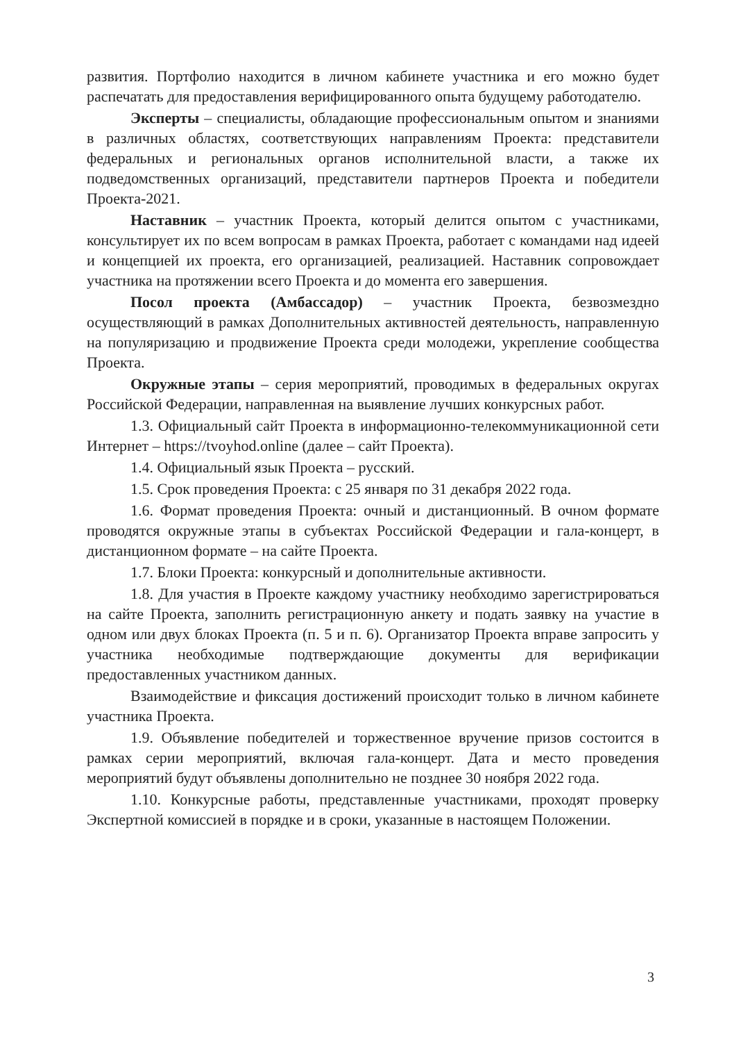развития. Портфолио находится в личном кабинете участника и его можно будет распечатать для предоставления верифицированного опыта будущему работодателю.
Эксперты – специалисты, обладающие профессиональным опытом и знаниями в различных областях, соответствующих направлениям Проекта: представители федеральных и региональных органов исполнительной власти, а также их подведомственных организаций, представители партнеров Проекта и победители Проекта-2021.
Наставник – участник Проекта, который делится опытом с участниками, консультирует их по всем вопросам в рамках Проекта, работает с командами над идеей и концепцией их проекта, его организацией, реализацией. Наставник сопровождает участника на протяжении всего Проекта и до момента его завершения.
Посол проекта (Амбассадор) – участник Проекта, безвозмездно осуществляющий в рамках Дополнительных активностей деятельность, направленную на популяризацию и продвижение Проекта среди молодежи, укрепление сообщества Проекта.
Окружные этапы – серия мероприятий, проводимых в федеральных округах Российской Федерации, направленная на выявление лучших конкурсных работ.
1.3. Официальный сайт Проекта в информационно-телекоммуникационной сети Интернет – https://tvoyhod.online (далее – сайт Проекта).
1.4. Официальный язык Проекта – русский.
1.5. Срок проведения Проекта: с 25 января по 31 декабря 2022 года.
1.6. Формат проведения Проекта: очный и дистанционный. В очном формате проводятся окружные этапы в субъектах Российской Федерации и гала-концерт, в дистанционном формате – на сайте Проекта.
1.7. Блоки Проекта: конкурсный и дополнительные активности.
1.8. Для участия в Проекте каждому участнику необходимо зарегистрироваться на сайте Проекта, заполнить регистрационную анкету и подать заявку на участие в одном или двух блоках Проекта (п. 5 и п. 6). Организатор Проекта вправе запросить у участника необходимые подтверждающие документы для верификации предоставленных участником данных.
Взаимодействие и фиксация достижений происходит только в личном кабинете участника Проекта.
1.9. Объявление победителей и торжественное вручение призов состоится в рамках серии мероприятий, включая гала-концерт. Дата и место проведения мероприятий будут объявлены дополнительно не позднее 30 ноября 2022 года.
1.10. Конкурсные работы, представленные участниками, проходят проверку Экспертной комиссией в порядке и в сроки, указанные в настоящем Положении.
3